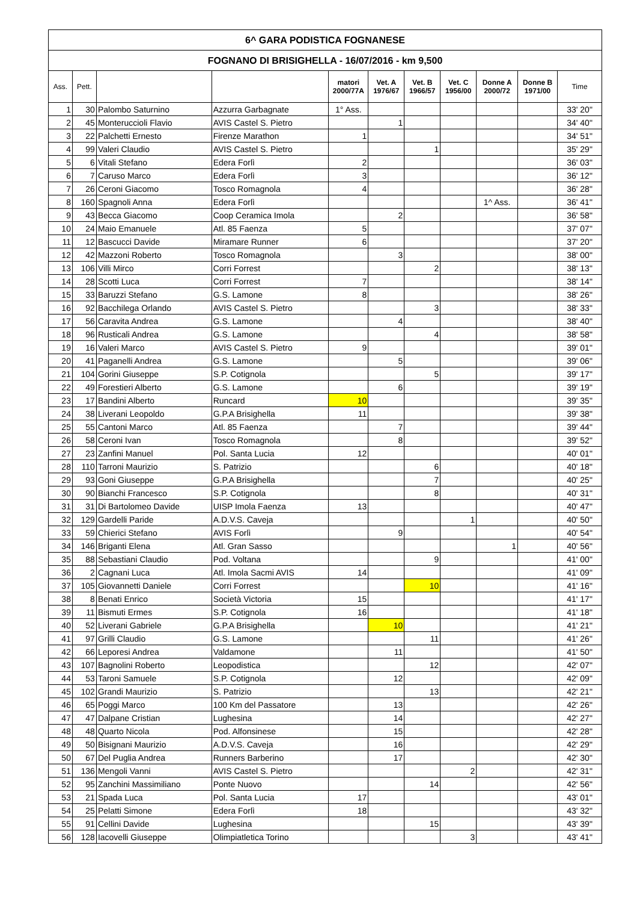| 6^ GARA PODISTICA FOGNANESE | | | | | | | | | | |
| FOGNANO DI BRISIGHELLA - 16/07/2016 - km 9,500 | | | | | | | | | | |
| Ass. | Pett. | | | matori 2000/77A | Vet. A 1976/67 | Vet. B 1966/57 | Vet. C 1956/00 | Donne A 2000/72 | Donne B 1971/00 | Time |
| 1 | 30 | Palombo Saturnino | Azzurra Garbagnate | 1° Ass. | | | | | | 33' 20" |
| 2 | 45 | Monteruccioli Flavio | AVIS Castel S. Pietro | | 1 | | | | | 34' 40" |
| 3 | 22 | Palchetti Ernesto | Firenze Marathon | 1 | | | | | | 34' 51" |
| 4 | 99 | Valeri Claudio | AVIS Castel S. Pietro | | | 1 | | | | 35' 29" |
| 5 | 6 | Vitali Stefano | Edera Forlì | 2 | | | | | | 36' 03" |
| 6 | 7 | Caruso Marco | Edera Forlì | 3 | | | | | | 36' 12" |
| 7 | 26 | Ceroni Giacomo | Tosco Romagnola | 4 | | | | | | 36' 28" |
| 8 | 160 | Spagnoli Anna | Edera Forlì | | | | | 1^ Ass. | | 36' 41" |
| 9 | 43 | Becca Giacomo | Coop Ceramica Imola | | 2 | | | | | 36' 58" |
| 10 | 24 | Maio Emanuele | Atl. 85 Faenza | 5 | | | | | | 37' 07" |
| 11 | 12 | Bascucci Davide | Miramare Runner | 6 | | | | | | 37' 20" |
| 12 | 42 | Mazzoni Roberto | Tosco Romagnola | | 3 | | | | | 38' 00" |
| 13 | 106 | Villi Mirco | Corri Forrest | | | 2 | | | | 38' 13" |
| 14 | 28 | Scotti Luca | Corri Forrest | 7 | | | | | | 38' 14" |
| 15 | 33 | Baruzzi Stefano | G.S. Lamone | 8 | | | | | | 38' 26" |
| 16 | 92 | Bacchilega Orlando | AVIS Castel S. Pietro | | | 3 | | | | 38' 33" |
| 17 | 56 | Caravita Andrea | G.S. Lamone | | 4 | | | | | 38' 40" |
| 18 | 96 | Rusticali Andrea | G.S. Lamone | | | 4 | | | | 38' 58" |
| 19 | 16 | Valeri Marco | AVIS Castel S. Pietro | 9 | | | | | | 39' 01" |
| 20 | 41 | Paganelli Andrea | G.S. Lamone | | 5 | | | | | 39' 06" |
| 21 | 104 | Gorini Giuseppe | S.P. Cotignola | | | 5 | | | | 39' 17" |
| 22 | 49 | Forestieri Alberto | G.S. Lamone | | 6 | | | | | 39' 19" |
| 23 | 17 | Bandini Alberto | Runcard | 10 | | | | | | 39' 35" |
| 24 | 38 | Liverani Leopoldo | G.P.A Brisighella | 11 | | | | | | 39' 38" |
| 25 | 55 | Cantoni Marco | Atl. 85 Faenza | | 7 | | | | | 39' 44" |
| 26 | 58 | Ceroni Ivan | Tosco Romagnola | | 8 | | | | | 39' 52" |
| 27 | 23 | Zanfini Manuel | Pol. Santa Lucia | 12 | | | | | | 40' 01" |
| 28 | 110 | Tarroni Maurizio | S. Patrizio | | | 6 | | | | 40' 18" |
| 29 | 93 | Goni Giuseppe | G.P.A Brisighella | | | 7 | | | | 40' 25" |
| 30 | 90 | Bianchi Francesco | S.P. Cotignola | | | 8 | | | | 40' 31" |
| 31 | 31 | Di Bartolomeo Davide | UISP Imola Faenza | 13 | | | | | | 40' 47" |
| 32 | 129 | Gardelli Paride | A.D.V.S. Caveja | | | | 1 | | | 40' 50" |
| 33 | 59 | Chierici Stefano | AVIS Forlì | | 9 | | | | | 40' 54" |
| 34 | 146 | Briganti Elena | Atl. Gran Sasso | | | | | 1 | | 40' 56" |
| 35 | 88 | Sebastiani Claudio | Pod. Voltana | | | 9 | | | | 41' 00" |
| 36 | 2 | Cagnani Luca | Atl. Imola Sacmi AVIS | 14 | | | | | | 41' 09" |
| 37 | 105 | Giovannetti Daniele | Corri Forrest | | | 10 | | | | 41' 16" |
| 38 | 8 | Benati Enrico | Società Victoria | 15 | | | | | | 41' 17" |
| 39 | 11 | Bismuti Ermes | S.P. Cotignola | 16 | | | | | | 41' 18" |
| 40 | 52 | Liverani Gabriele | G.P.A Brisighella | | 10 | | | | | 41' 21" |
| 41 | 97 | Grilli Claudio | G.S. Lamone | | | 11 | | | | 41' 26" |
| 42 | 66 | Leporesi Andrea | Valdamone | | 11 | | | | | 41' 50" |
| 43 | 107 | Bagnolini Roberto | Leopodistica | | | 12 | | | | 42' 07" |
| 44 | 53 | Taroni Samuele | S.P. Cotignola | | 12 | | | | | 42' 09" |
| 45 | 102 | Grandi Maurizio | S. Patrizio | | | 13 | | | | 42' 21" |
| 46 | 65 | Poggi Marco | 100 Km del Passatore | | 13 | | | | | 42' 26" |
| 47 | 47 | Dalpane Cristian | Lughesina | | 14 | | | | | 42' 27" |
| 48 | 48 | Quarto Nicola | Pod. Alfonsinese | | 15 | | | | | 42' 28" |
| 49 | 50 | Bisignani Maurizio | A.D.V.S. Caveja | | 16 | | | | | 42' 29" |
| 50 | 67 | Del Puglia Andrea | Runners Barberino | | 17 | | | | | 42' 30" |
| 51 | 136 | Mengoli Vanni | AVIS Castel S. Pietro | | | | 2 | | | 42' 31" |
| 52 | 95 | Zanchini Massimiliano | Ponte Nuovo | | | 14 | | | | 42' 56" |
| 53 | 21 | Spada Luca | Pol. Santa Lucia | 17 | | | | | | 43' 01" |
| 54 | 25 | Pelatti Simone | Edera Forlì | 18 | | | | | | 43' 32" |
| 55 | 91 | Cellini Davide | Lughesina | | | 15 | | | | 43' 39" |
| 56 | 128 | Iacovelli Giuseppe | Olimpiatletica Torino | | | | 3 | | | 43' 41" |